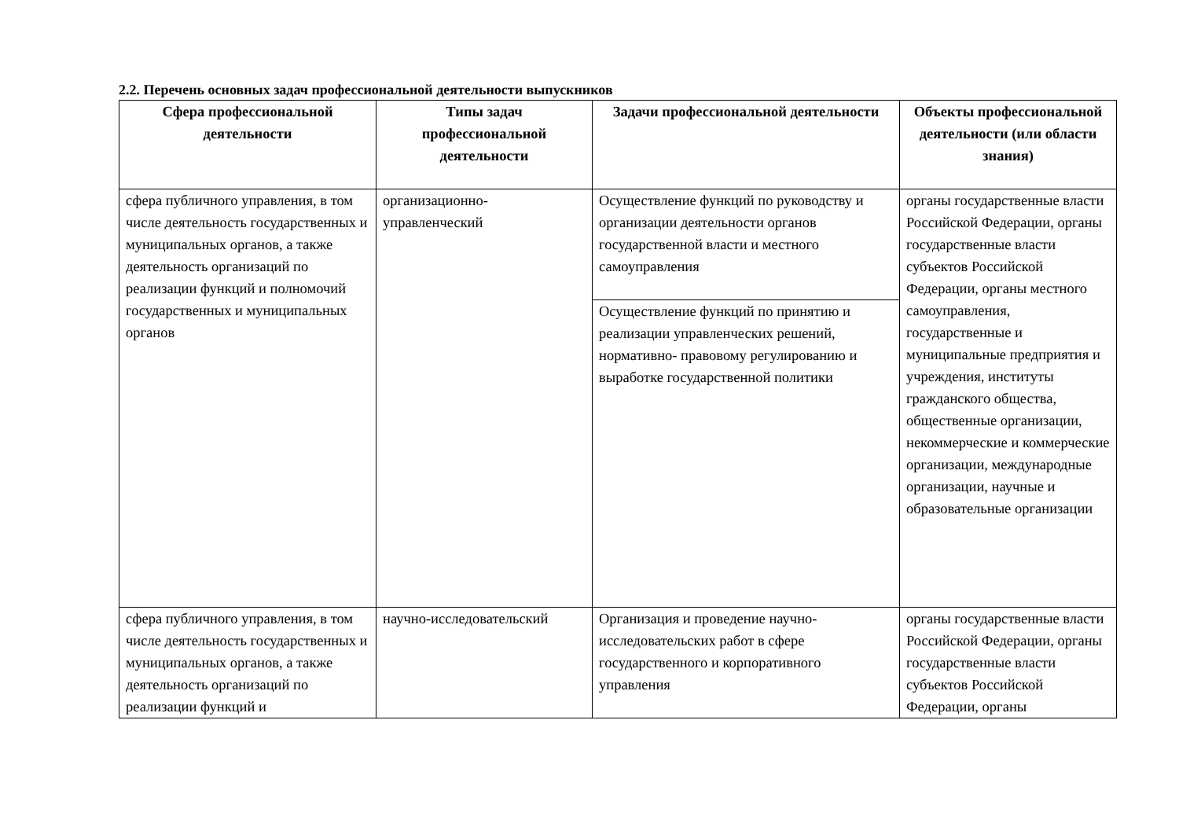2.2. Перечень основных задач профессиональной деятельности выпускников
| Сфера профессиональной деятельности | Типы задач профессиональной деятельности | Задачи профессиональной деятельности | Объекты профессиональной деятельности (или области знания) |
| --- | --- | --- | --- |
| сфера публичного управления, в том числе деятельность государственных и муниципальных органов, а также деятельность организаций по реализации функций и полномочий государственных и муниципальных органов | организационно-управленческий | Осуществление функций по руководству и организации деятельности органов государственной власти и местного самоуправления | органы государственные власти Российской Федерации, органы государственные власти субъектов Российской Федерации, органы местного самоуправления, государственные и муниципальные предприятия и учреждения, институты гражданского общества, общественные организации, некоммерческие и коммерческие организации, международные организации, научные и образовательные организации |
| | | Осуществление функций по принятию и реализации управленческих решений, нормативно- правовому регулированию и выработке государственной политики | |
| сфера публичного управления, в том числе деятельность государственных и муниципальных органов, а также деятельность организаций по реализации функций и | научно-исследовательский | Организация и проведение научно-исследовательских работ в сфере государственного и корпоративного управления | органы государственные власти Российской Федерации, органы государственные власти субъектов Российской Федерации, органы |